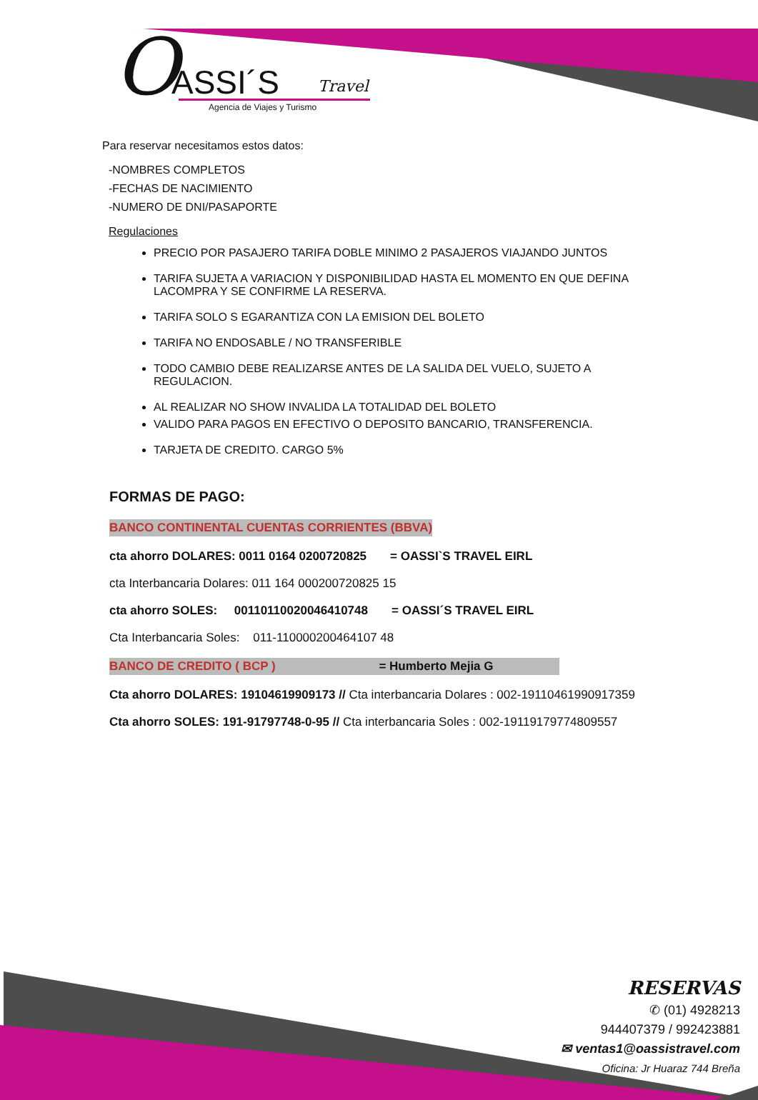O ASSI´S Travel
Agencia de Viajes y Turismo
Para reservar necesitamos estos datos:
-NOMBRES COMPLETOS
-FECHAS DE NACIMIENTO
-NUMERO DE DNI/PASAPORTE
Regulaciones
PRECIO POR PASAJERO TARIFA DOBLE MINIMO 2 PASAJEROS VIAJANDO JUNTOS
TARIFA SUJETA A VARIACION Y DISPONIBILIDAD HASTA EL MOMENTO EN QUE DEFINA LACOMPRA Y SE CONFIRME LA RESERVA.
TARIFA SOLO S EGARANTIZA CON LA EMISION DEL BOLETO
TARIFA NO ENDOSABLE / NO TRANSFERIBLE
TODO CAMBIO DEBE REALIZARSE ANTES DE LA SALIDA DEL VUELO, SUJETO A REGULACION.
AL REALIZAR NO SHOW INVALIDA LA TOTALIDAD DEL BOLETO
VALIDO PARA PAGOS EN EFECTIVO O DEPOSITO BANCARIO, TRANSFERENCIA.
TARJETA DE CREDITO. CARGO 5%
FORMAS DE PAGO:
BANCO CONTINENTAL CUENTAS CORRIENTES (BBVA)
cta ahorro DOLARES: 0011 0164 0200720825 = OASSI`S TRAVEL EIRL
cta Interbancaria Dolares: 011 164 000200720825 15
cta ahorro SOLES: 00110110020046410748 = OASSI´S TRAVEL EIRL
Cta Interbancaria Soles: 011-110000200464107 48
BANCO DE CREDITO ( BCP ) = Humberto Mejia G
Cta ahorro DOLARES: 19104619909173 // Cta interbancaria Dolares : 002-19110461990917359
Cta ahorro SOLES: 191-91797748-0-95 // Cta interbancaria Soles : 002-19119179774809557
RESERVAS
✆ (01) 4928213
944407379 / 992423881
✉ ventas1@oassistravel.com
Oficina: Jr Huaraz 744 Breña